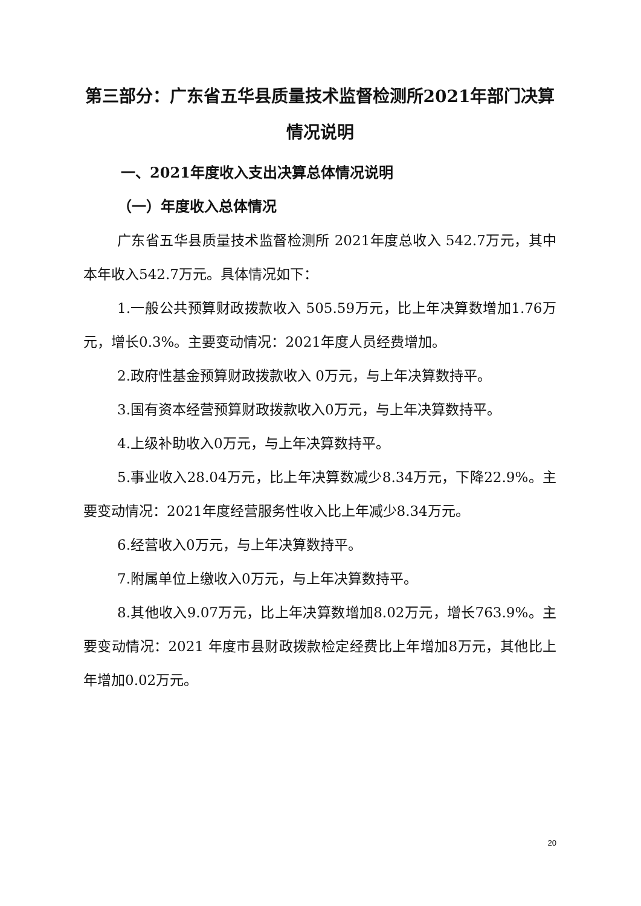第三部分：广东省五华县质量技术监督检测所2021年部门决算情况说明
一、2021年度收入支出决算总体情况说明
（一）年度收入总体情况
广东省五华县质量技术监督检测所 2021年度总收入 542.7万元，其中本年收入542.7万元。具体情况如下：
1.一般公共预算财政拨款收入 505.59万元，比上年决算数增加1.76万元，增长0.3%。主要变动情况：2021年度人员经费增加。
2.政府性基金预算财政拨款收入 0万元，与上年决算数持平。
3.国有资本经营预算财政拨款收入0万元，与上年决算数持平。
4.上级补助收入0万元，与上年决算数持平。
5.事业收入28.04万元，比上年决算数减少8.34万元，下降22.9%。主要变动情况：2021年度经营服务性收入比上年减少8.34万元。
6.经营收入0万元，与上年决算数持平。
7.附属单位上缴收入0万元，与上年决算数持平。
8.其他收入9.07万元，比上年决算数增加8.02万元，增长763.9%。主要变动情况：2021 年度市县财政拨款检定经费比上年增加8万元，其他比上年增加0.02万元。
20